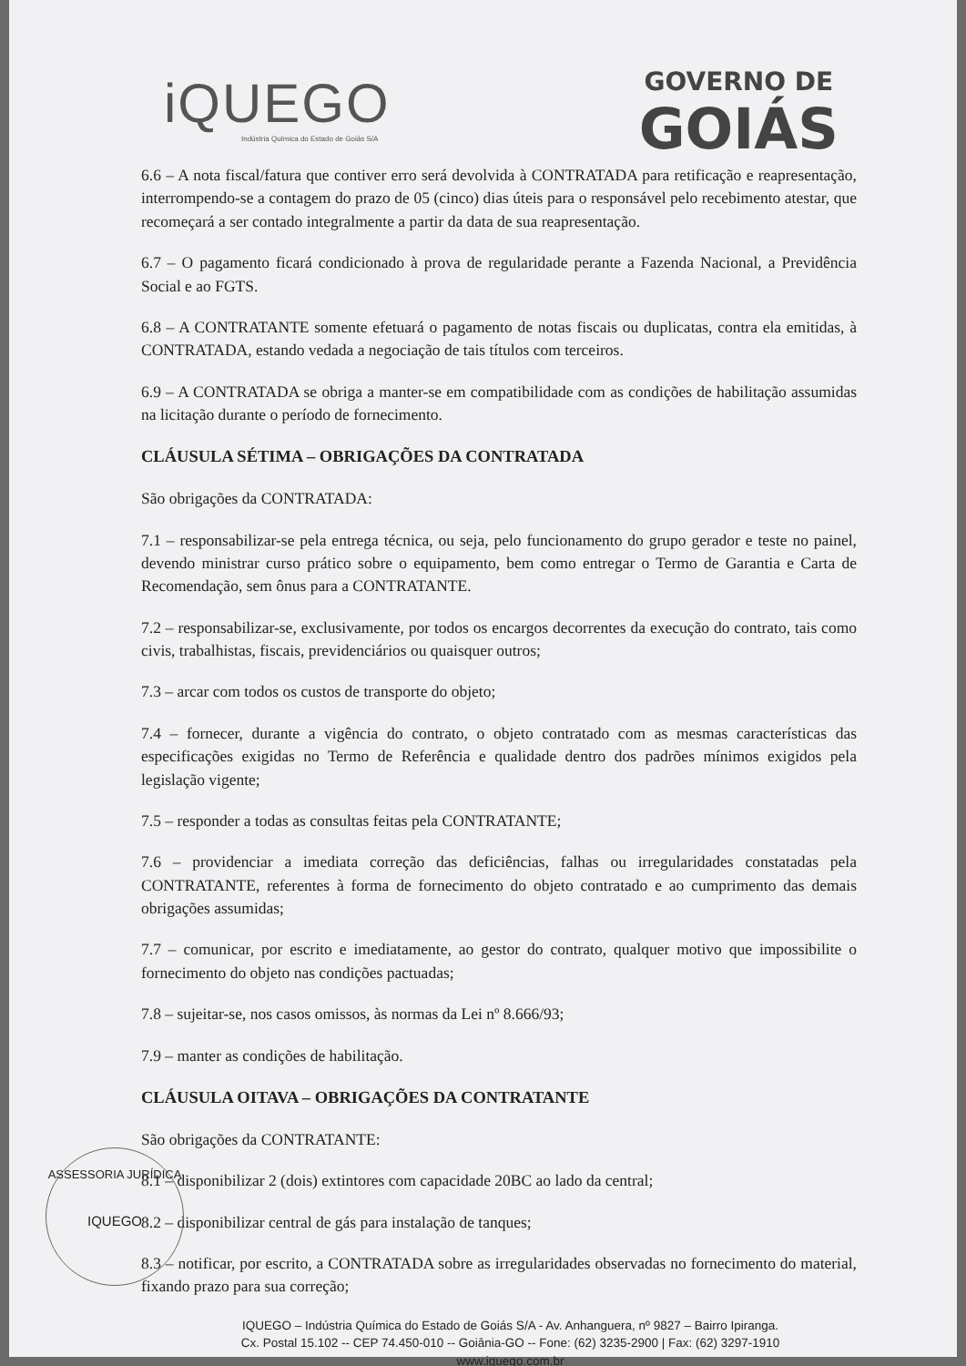iQUEGO
Indústria Química do Estado de Goiás S/A
GOVERNO DE
GOIÁS
6.6 – A nota fiscal/fatura que contiver erro será devolvida à CONTRATADA para retificação e reapresentação, interrompendo-se a contagem do prazo de 05 (cinco) dias úteis para o responsável pelo recebimento atestar, que recomeçará a ser contado integralmente a partir da data de sua reapresentação.
6.7 – O pagamento ficará condicionado à prova de regularidade perante a Fazenda Nacional, a Previdência Social e ao FGTS.
6.8 – A CONTRATANTE somente efetuará o pagamento de notas fiscais ou duplicatas, contra ela emitidas, à CONTRATADA, estando vedada a negociação de tais títulos com terceiros.
6.9 – A CONTRATADA se obriga a manter-se em compatibilidade com as condições de habilitação assumidas na licitação durante o período de fornecimento.
CLÁUSULA SÉTIMA – OBRIGAÇÕES DA CONTRATADA
São obrigações da CONTRATADA:
7.1 – responsabilizar-se pela entrega técnica, ou seja, pelo funcionamento do grupo gerador e teste no painel, devendo ministrar curso prático sobre o equipamento, bem como entregar o Termo de Garantia e Carta de Recomendação, sem ônus para a CONTRATANTE.
7.2 – responsabilizar-se, exclusivamente, por todos os encargos decorrentes da execução do contrato, tais como civis, trabalhistas, fiscais, previdenciários ou quaisquer outros;
7.3 – arcar com todos os custos de transporte do objeto;
7.4 – fornecer, durante a vigência do contrato, o objeto contratado com as mesmas características das especificações exigidas no Termo de Referência e qualidade dentro dos padrões mínimos exigidos pela legislação vigente;
7.5 – responder a todas as consultas feitas pela CONTRATANTE;
7.6 – providenciar a imediata correção das deficiências, falhas ou irregularidades constatadas pela CONTRATANTE, referentes à forma de fornecimento do objeto contratado e ao cumprimento das demais obrigações assumidas;
7.7 – comunicar, por escrito e imediatamente, ao gestor do contrato, qualquer motivo que impossibilite o fornecimento do objeto nas condições pactuadas;
7.8 – sujeitar-se, nos casos omissos, às normas da Lei nº 8.666/93;
7.9 – manter as condições de habilitação.
CLÁUSULA OITAVA – OBRIGAÇÕES DA CONTRATANTE
São obrigações da CONTRATANTE:
8.1 – disponibilizar 2 (dois) extintores com capacidade 20BC ao lado da central;
8.2 – disponibilizar central de gás para instalação de tanques;
8.3 – notificar, por escrito, a CONTRATADA sobre as irregularidades observadas no fornecimento do material, fixando prazo para sua correção;
IQUEGO – Indústria Química do Estado de Goiás S/A - Av. Anhanguera, nº 9827 – Bairro Ipiranga.
Cx. Postal 15.102 -- CEP 74.450-010 -- Goiânia-GO -- Fone: (62) 3235-2900 | Fax: (62) 3297-1910
www.iquego.com.br
ASSESSORIA JURÍDICA
IQUEGO